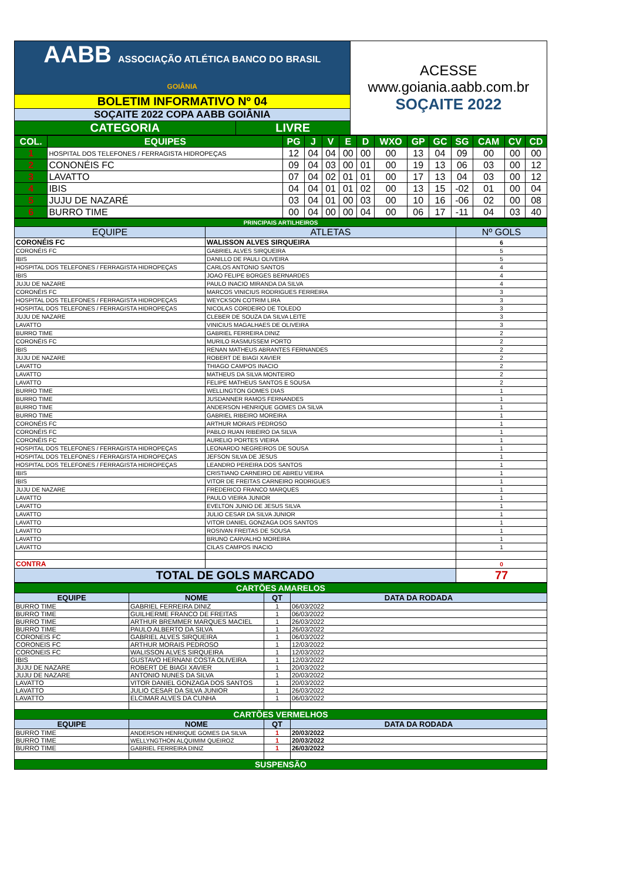| AABB ASSOCIAÇÃO ATLÉTICA BANCO DO BRASIL GOIÂNIA | | ACESSE www.goiania.aabb.com.br SOÇAITE 2022 |
| BOLETIM INFORMATIVO Nº 04 | | |
| SOÇAITE 2022 COPA AABB GOIÂNIA | | |
| CATEGORIA | LIVRE | |
| COL. | EQUIPES | PG | J | V | E | D | WXO | GP | GC | SG | CAM | CV | CD |
| 1 | HOSPITAL DOS TELEFONES / FERRAGISTA HIDROPEÇAS | 12 | 04 | 04 | 00 | 00 | 00 | 13 | 04 | 09 | 00 | 00 | 00 |
| 2 | CONONÉIS FC | 09 | 04 | 03 | 00 | 01 | 00 | 19 | 13 | 06 | 03 | 00 | 12 |
| 3 | LAVATTO | 07 | 04 | 02 | 01 | 01 | 00 | 17 | 13 | 04 | 03 | 00 | 12 |
| 4 | IBIS | 04 | 04 | 01 | 01 | 02 | 00 | 13 | 15 | -02 | 01 | 00 | 04 |
| 5 | JUJU DE NAZARÉ | 03 | 04 | 01 | 00 | 03 | 00 | 10 | 16 | -06 | 02 | 00 | 08 |
| 6 | BURRO TIME | 00 | 04 | 00 | 00 | 04 | 00 | 06 | 17 | -11 | 04 | 03 | 40 |
| PRINCIPAIS ARTILHEIROS | | |
| EQUIPE | ATLETAS | Nº GOLS |
| CORONÉIS FC | WALISSON ALVES SIRQUEIRA | 6 |
| CORONÉIS FC | GABRIEL ALVES SIRQUEIRA | 5 |
| IBIS | DANILLO DE PAULI OLIVEIRA | 5 |
| HOSPITAL DOS TELEFONES / FERRAGISTA HIDROPEÇAS | CARLOS ANTONIO SANTOS | 4 |
| IBIS | JOAO FELIPE BORGES BERNARDES | 4 |
| JUJU DE NAZARE | PAULO INACIO MIRANDA DA SILVA | 4 |
| CORONÉIS FC | MARCOS VINICIUS RODRIGUES FERREIRA | 3 |
| HOSPITAL DOS TELEFONES / FERRAGISTA HIDROPEÇAS | WEYCKSON COTRIM LIRA | 3 |
| HOSPITAL DOS TELEFONES / FERRAGISTA HIDROPEÇAS | NICOLAS CORDEIRO DE TOLEDO | 3 |
| JUJU DE NAZARE | CLEBER DE SOUZA DA SILVA LEITE | 3 |
| LAVATTO | VINICIUS MAGALHAES DE OLIVEIRA | 3 |
| BURRO TIME | GABRIEL FERREIRA DINIZ | 2 |
| CORONÉIS FC | MURILO RASMUSSEM PORTO | 2 |
| IBIS | RENAN MATHEUS ABRANTES FERNANDES | 2 |
| JUJU DE NAZARE | ROBERT DE BIAGI XAVIER | 2 |
| LAVATTO | THIAGO CAMPOS INACIO | 2 |
| LAVATTO | MATHEUS DA SILVA MONTEIRO | 2 |
| LAVATTO | FELIPE MATHEUS SANTOS E SOUSA | 2 |
| BURRO TIME | WELLINGTON GOMES DIAS | 1 |
| BURRO TIME | JUSDANNER RAMOS FERNANDES | 1 |
| BURRO TIME | ANDERSON HENRIQUE GOMES DA SILVA | 1 |
| BURRO TIME | GABRIEL RIBEIRO MOREIRA | 1 |
| CORONÉIS FC | ARTHUR MORAIS PEDROSO | 1 |
| CORONÉIS FC | PABLO RUAN RIBEIRO DA SILVA | 1 |
| CORONÉIS FC | AURELIO PORTES VIEIRA | 1 |
| HOSPITAL DOS TELEFONES / FERRAGISTA HIDROPEÇAS | LEONARDO NEGREIROS DE SOUSA | 1 |
| HOSPITAL DOS TELEFONES / FERRAGISTA HIDROPEÇAS | JEFSON SILVA DE JESUS | 1 |
| HOSPITAL DOS TELEFONES / FERRAGISTA HIDROPEÇAS | LEANDRO PEREIRA DOS SANTOS | 1 |
| IBIS | CRISTIANO CARNEIRO DE ABREU VIEIRA | 1 |
| IBIS | VITOR DE FREITAS CARNEIRO RODRIGUES | 1 |
| JUJU DE NAZARE | FREDERICO FRANCO MARQUES | 1 |
| LAVATTO | PAULO VIEIRA JUNIOR | 1 |
| LAVATTO | EVELTON JUNIO DE JESUS SILVA | 1 |
| LAVATTO | JULIO CESAR DA SILVA JUNIOR | 1 |
| LAVATTO | VITOR DANIEL GONZAGA DOS SANTOS | 1 |
| LAVATTO | ROSIVAN FREITAS DE SOUSA | 1 |
| LAVATTO | BRUNO CARVALHO MOREIRA | 1 |
| LAVATTO | CILAS CAMPOS INACIO | 1 |
| CONTRA | | 0 |
| TOTAL DE GOLS MARCADO | | 77 |
| CARTÕES AMARELOS | | | |
| EQUIPE | NOME | QT | DATA DA RODADA |
| BURRO TIME | GABRIEL FERREIRA DINIZ | 1 | 06/03/2022 |
| BURRO TIME | GUILHERME FRANCO DE FREITAS | 1 | 06/03/2022 |
| BURRO TIME | ARTHUR BREMMER MARQUES MACIEL | 1 | 26/03/2022 |
| BURRO TIME | PAULO ALBERTO DA SILVA | 1 | 26/03/2022 |
| CORONEIS FC | GABRIEL ALVES SIRQUEIRA | 1 | 06/03/2022 |
| CORONEIS FC | ARTHUR MORAIS PEDROSO | 1 | 12/03/2022 |
| CORONEIS FC | WALISSON ALVES SIRQUEIRA | 1 | 12/03/2022 |
| IBIS | GUSTAVO HERNANI COSTA OLIVEIRA | 1 | 12/03/2022 |
| JUJU DE NAZARE | ROBERT DE BIAGI XAVIER | 1 | 20/03/2022 |
| JUJU DE NAZARE | ANTONIO NUNES DA SILVA | 1 | 20/03/2022 |
| LAVATTO | VITOR DANIEL GONZAGA DOS SANTOS | 1 | 20/03/2022 |
| LAVATTO | JULIO CESAR DA SILVA JUNIOR | 1 | 26/03/2022 |
| LAVATTO | ELCIMAR ALVES DA CUNHA | 1 | 06/03/2022 |
| CARTÕES VERMELHOS | | | |
| EQUIPE | NOME | QT | DATA DA RODADA |
| BURRO TIME | ANDERSON HENRIQUE GOMES DA SILVA | 1 | 20/03/2022 |
| BURRO TIME | WELLYNGTHON ALQUIMIM QUEIROZ | 1 | 20/03/2022 |
| BURRO TIME | GABRIEL FERREIRA DINIZ | 1 | 26/03/2022 |
| SUSPENSÃO | | | |